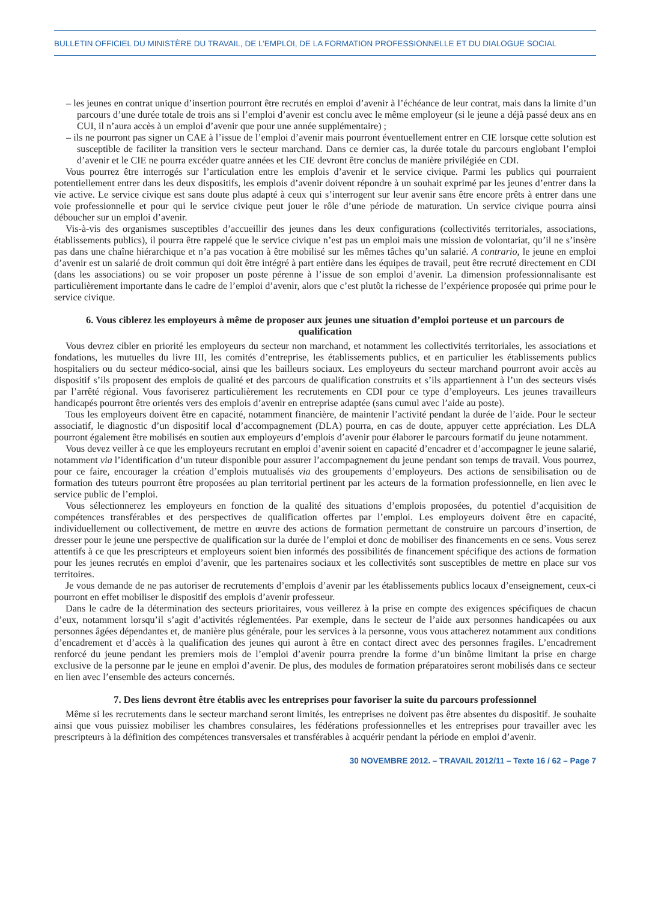BULLETIN OFFICIEL DU MINISTÈRE DU TRAVAIL, DE L’EMPLOI, DE LA FORMATION PROFESSIONNELLE ET DU DIALOGUE SOCIAL
– les jeunes en contrat unique d’insertion pourront être recrutés en emploi d’avenir à l’échéance de leur contrat, mais dans la limite d’un parcours d’une durée totale de trois ans si l’emploi d’avenir est conclu avec le même employeur (si le jeune a déjà passé deux ans en CUI, il n’aura accès à un emploi d’avenir que pour une année supplémentaire) ;
– ils ne pourront pas signer un CAE à l’issue de l’emploi d’avenir mais pourront éventuellement entrer en CIE lorsque cette solution est susceptible de faciliter la transition vers le secteur marchand. Dans ce dernier cas, la durée totale du parcours englobant l’emploi d’avenir et le CIE ne pourra excéder quatre années et les CIE devront être conclus de manière privilégiée en CDI.
Vous pourrez être interrogés sur l’articulation entre les emplois d’avenir et le service civique. Parmi les publics qui pourraient potentiellement entrer dans les deux dispositifs, les emplois d’avenir doivent répondre à un souhait exprimé par les jeunes d’entrer dans la vie active. Le service civique est sans doute plus adapté à ceux qui s’interrogent sur leur avenir sans être encore prêts à entrer dans une voie professionnelle et pour qui le service civique peut jouer le rôle d’une période de maturation. Un service civique pourra ainsi déboucher sur un emploi d’avenir.
Vis-à-vis des organismes susceptibles d’accueillir des jeunes dans les deux configurations (collectivités territoriales, associations, établissements publics), il pourra être rappelé que le service civique n’est pas un emploi mais une mission de volontariat, qu’il ne s’insère pas dans une chaîne hiérarchique et n’a pas vocation à être mobilisé sur les mêmes tâches qu’un salarié. A contrario, le jeune en emploi d’avenir est un salarié de droit commun qui doit être intégré à part entière dans les équipes de travail, peut être recruté directement en CDI (dans les associations) ou se voir proposer un poste pérenne à l’issue de son emploi d’avenir. La dimension professionnalisante est particulièrement importante dans le cadre de l’emploi d’avenir, alors que c’est plutôt la richesse de l’expérience proposée qui prime pour le service civique.
6. Vous ciblerez les employeurs à même de proposer aux jeunes une situation d’emploi porteuse et un parcours de qualification
Vous devrez cibler en priorité les employeurs du secteur non marchand, et notamment les collectivités territoriales, les associations et fondations, les mutuelles du livre III, les comités d’entreprise, les établissements publics, et en particulier les établissements publics hospitaliers ou du secteur médico-social, ainsi que les bailleurs sociaux. Les employeurs du secteur marchand pourront avoir accès au dispositif s’ils proposent des emplois de qualité et des parcours de qualification construits et s’ils appartiennent à l’un des secteurs visés par l’arrêté régional. Vous favoriserez particulièrement les recrutements en CDI pour ce type d’employeurs. Les jeunes travailleurs handicapés pourront être orientés vers des emplois d’avenir en entreprise adaptée (sans cumul avec l’aide au poste).
Tous les employeurs doivent être en capacité, notamment financière, de maintenir l’activité pendant la durée de l’aide. Pour le secteur associatif, le diagnostic d’un dispositif local d’accompagnement (DLA) pourra, en cas de doute, appuyer cette appréciation. Les DLA pourront également être mobilisés en soutien aux employeurs d’emplois d’avenir pour élaborer le parcours formatif du jeune notamment.
Vous devez veiller à ce que les employeurs recrutant en emploi d’avenir soient en capacité d’encadrer et d’accompagner le jeune salarié, notamment via l’identification d’un tuteur disponible pour assurer l’accompagnement du jeune pendant son temps de travail. Vous pourrez, pour ce faire, encourager la création d’emplois mutualisés via des groupements d’employeurs. Des actions de sensibilisation ou de formation des tuteurs pourront être proposées au plan territorial pertinent par les acteurs de la formation professionnelle, en lien avec le service public de l’emploi.
Vous sélectionnerez les employeurs en fonction de la qualité des situations d’emplois proposées, du potentiel d’acquisition de compétences transférables et des perspectives de qualification offertes par l’emploi. Les employeurs doivent être en capacité, individuellement ou collectivement, de mettre en œuvre des actions de formation permettant de construire un parcours d’insertion, de dresser pour le jeune une perspective de qualification sur la durée de l’emploi et donc de mobiliser des financements en ce sens. Vous serez attentifs à ce que les prescripteurs et employeurs soient bien informés des possibilités de financement spécifique des actions de formation pour les jeunes recrutés en emploi d’avenir, que les partenaires sociaux et les collectivités sont susceptibles de mettre en place sur vos territoires.
Je vous demande de ne pas autoriser de recrutements d’emplois d’avenir par les établissements publics locaux d’enseignement, ceux-ci pourront en effet mobiliser le dispositif des emplois d’avenir professeur.
Dans le cadre de la détermination des secteurs prioritaires, vous veillerez à la prise en compte des exigences spécifiques de chacun d’eux, notamment lorsqu’il s’agit d’activités réglementées. Par exemple, dans le secteur de l’aide aux personnes handicapées ou aux personnes âgées dépendantes et, de manière plus générale, pour les services à la personne, vous vous attacherez notamment aux conditions d’encadrement et d’accès à la qualification des jeunes qui auront à être en contact direct avec des personnes fragiles. L’encadrement renforcé du jeune pendant les premiers mois de l’emploi d’avenir pourra prendre la forme d’un binôme limitant la prise en charge exclusive de la personne par le jeune en emploi d’avenir. De plus, des modules de formation préparatoires seront mobilisés dans ce secteur en lien avec l’ensemble des acteurs concernés.
7. Des liens devront être établis avec les entreprises pour favoriser la suite du parcours professionnel
Même si les recrutements dans le secteur marchand seront limités, les entreprises ne doivent pas être absentes du dispositif. Je souhaite ainsi que vous puissiez mobiliser les chambres consulaires, les fédérations professionnelles et les entreprises pour travailler avec les prescripteurs à la définition des compétences transversales et transférables à acquérir pendant la période en emploi d’avenir.
30 NOVEMBRE 2012. – TRAVAIL 2012/11 – Texte 16 / 62 – Page 7